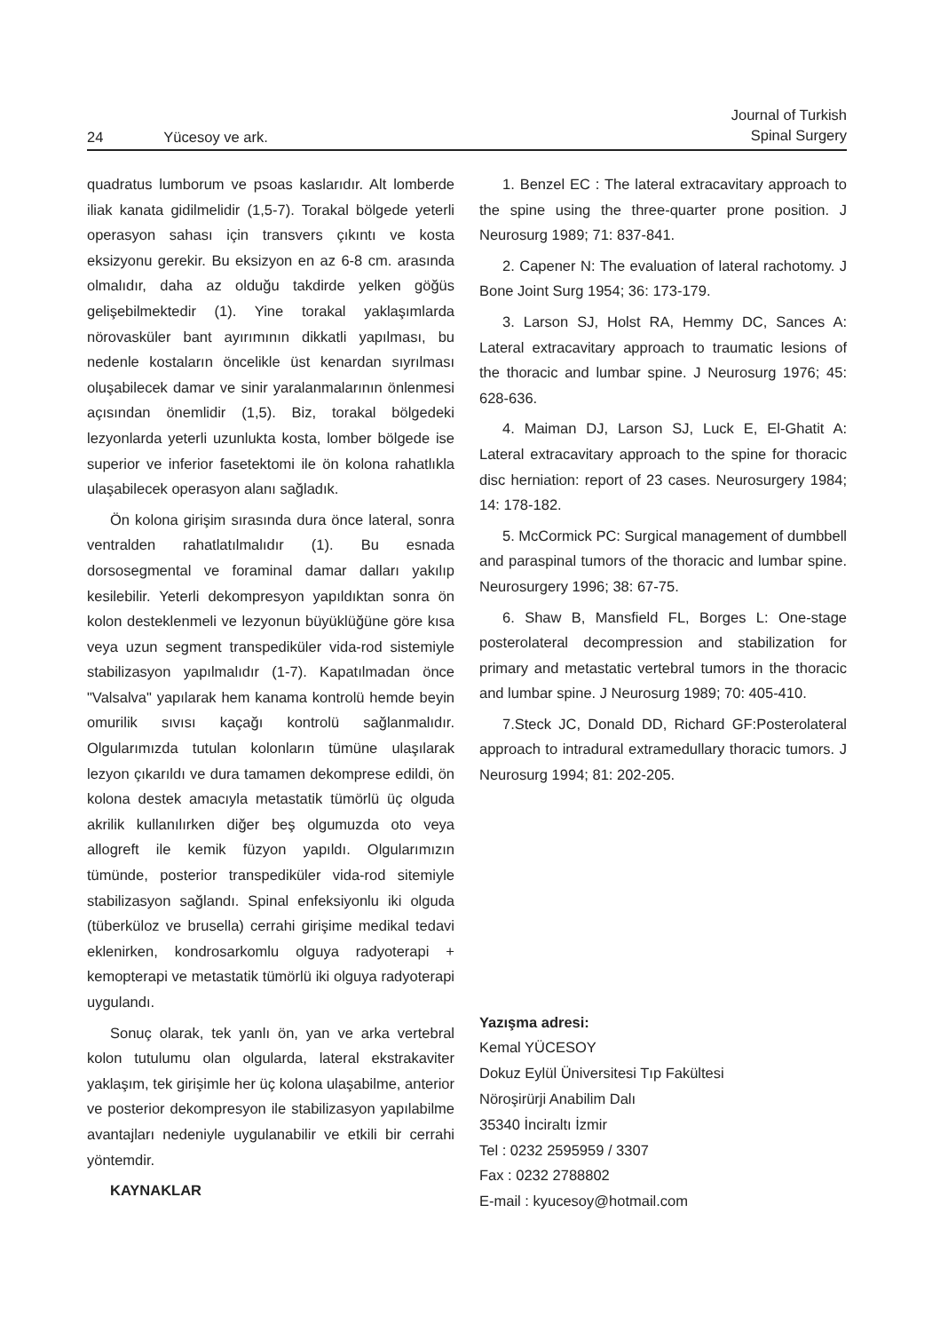24 Yücesoy ve ark.
Journal of Turkish
Spinal Surgery
quadratus lumborum ve psoas kaslarıdır. Alt lomberde iliak kanata gidilmelidir (1,5-7). Torakal bölgede yeterli operasyon sahası için transvers çıkıntı ve kosta eksizyonu gerekir. Bu eksizyon en az 6-8 cm. arasında olmalıdır, daha az olduğu takdirde yelken göğüs gelişebilmektedir (1). Yine torakal yaklaşımlarda nörovasküler bant ayırımının dikkatli yapılması, bu nedenle kostaların öncelikle üst kenardan sıyrılması oluşabilecek damar ve sinir yaralanmalarının önlenmesi açısından önemlidir (1,5). Biz, torakal bölgedeki lezyonlarda yeterli uzunlukta kosta, lomber bölgede ise superior ve inferior fasetektomi ile ön kolona rahatlıkla ulaşabilecek operasyon alanı sağladık.
Ön kolona girişim sırasında dura önce lateral, sonra ventralden rahatlatılmalıdır (1). Bu esnada dorsosegmental ve foraminal damar dalları yakılıp kesilebilir. Yeterli dekompresyon yapıldıktan sonra ön kolon desteklenmeli ve lezyonun büyüklüğüne göre kısa veya uzun segment transpediküler vida-rod sistemiyle stabilizasyon yapılmalıdır (1-7). Kapatılmadan önce "Valsalva" yapılarak hem kanama kontrolü hemde beyin omurilik sıvısı kaçağı kontrolü sağlanmalıdır. Olgularımızda tutulan kolonların tümüne ulaşılarak lezyon çıkarıldı ve dura tamamen dekomprese edildi, ön kolona destek amacıyla metastatik tümörlü üç olguda akrilik kullanılırken diğer beş olgumuzda oto veya allogreft ile kemik füzyon yapıldı. Olgularımızın tümünde, posterior transpediküler vida-rod sitemiyle stabilizasyon sağlandı. Spinal enfeksiyonlu iki olguda (tüberküloz ve brusella) cerrahi girişime medikal tedavi eklenirken, kondrosarkomlu olguya radyoterapi + kemopterapi ve metastatik tümörlü iki olguya radyoterapi uygulandı.
Sonuç olarak, tek yanlı ön, yan ve arka vertebral kolon tutulumu olan olgularda, lateral ekstrakaviter yaklaşım, tek girişimle her üç kolona ulaşabilme, anterior ve posterior dekompresyon ile stabilizasyon yapılabilme avantajları nedeniyle uygulanabilir ve etkili bir cerrahi yöntemdir.
KAYNAKLAR
1. Benzel EC : The lateral extracavitary approach to the spine using the three-quarter prone position. J Neurosurg 1989; 71: 837-841.
2. Capener N: The evaluation of lateral rachotomy. J Bone Joint Surg 1954; 36: 173-179.
3. Larson SJ, Holst RA, Hemmy DC, Sances A: Lateral extracavitary approach to traumatic lesions of the thoracic and lumbar spine. J Neurosurg 1976; 45: 628-636.
4. Maiman DJ, Larson SJ, Luck E, El-Ghatit A: Lateral extracavitary approach to the spine for thoracic disc herniation: report of 23 cases. Neurosurgery 1984; 14: 178-182.
5. McCormick PC: Surgical management of dumbbell and paraspinal tumors of the thoracic and lumbar spine. Neurosurgery 1996; 38: 67-75.
6. Shaw B, Mansfield FL, Borges L: One-stage posterolateral decompression and stabilization for primary and metastatic vertebral tumors in the thoracic and lumbar spine. J Neurosurg 1989; 70: 405-410.
7.Steck JC, Donald DD, Richard GF:Posterolateral approach to intradural extramedullary thoracic tumors. J Neurosurg 1994; 81: 202-205.
Yazışma adresi:
Kemal YÜCESOY
Dokuz Eylül Üniversitesi Tıp Fakültesi
Nöroşirürji Anabilim Dalı
35340 İnciraltı İzmir
Tel : 0232 2595959 / 3307
Fax : 0232 2788802
E-mail : kyucesoy@hotmail.com